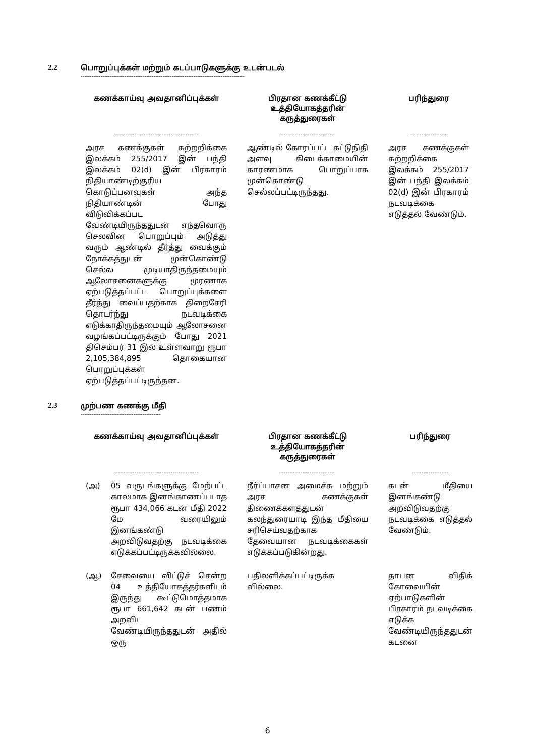2.2 பொறுப்புக்கள் மற்றும் கடப்பாடுகளுக்கு உடன்படல்
------------------------------------------------------------------------------------------
| கணக்காய்வு அவதானிப்புக்கள் | பிரதான கணக்கீட்டு உத்தியோகத்தரின் கருத்துரைகள் | பரிந்துரை |
| --- | --- | --- |
| ---------------------------------------------- | ------------------------------ | -------------------- |
| அரச கணக்குகள் சுற்றறிக்கை இலக்கம் 255/2017 இன் பந்தி இலக்கம் 02(d) இன் பிரகாரம் நிதியாண்டிற்குரிய கொடுப்பனவுகள் அந்த நிதியாண்டின் போது விடுவிக்கப்பட வேண்டியிருந்ததுடன் எந்தவொரு செலவின பொறுப்பும் அடுத்து வரும் ஆண்டில் தீர்த்து வைக்கும் நோக்கத்துடன் முன்கொண்டு செல்ல முடியாதிருந்தமையும் ஆலோசனைகளுக்கு முரணாக ஏற்படுத்தப்பட்ட பொறுப்புக்களை தீர்த்து வைப்பதற்காக திறைசேரி தொடர்ந்து நடவடிக்கை எடுக்காதிருந்தமையும் ஆலோசனை வழங்கப்பட்டிருக்கும் போது 2021 திசெம்பர் 31 இல் உள்ளவாறு ரூபா 2,105,384,895 தொகையான பொறுப்புக்கள் ஏற்படுத்தப்பட்டிருந்தன. | ஆண்டில் கோரப்பட்ட கட்டுநிதி அளவு கிடைக்காமையின் காரணமாக பொறுப்பாக முன்கொண்டு செல்லப்பட்டிருந்தது. | அரச கணக்குகள் சுற்றறிக்கை இலக்கம் 255/2017 இன் பந்தி இலக்கம் 02(d) இன் பிரகாரம் நடவடிக்கை எடுத்தல் வேண்டும். |
2.3 முற்பண கணக்கு மீதி
--------------------------------------------
| கணக்காய்வு அவதானிப்புக்கள் | பிரதான கணக்கீட்டு உத்தியோகத்தரின் கருத்துரைகள் | பரிந்துரை |
| --- | --- | --- |
| ---------------------------------------------- | ------------------------------ | -------------------- |
| (அ) 05 வருடங்களுக்கு மேற்பட்ட காலமாக இனங்காணப்படாத ரூபா 434,066 கடன் மீதி 2022 மே வரையிலும் இனங்கண்டு அறவிடுவதற்கு நடவடிக்கை எடுக்கப்பட்டிருக்கவில்லை. | நீர்ப்பாசன அமைச்சு மற்றும் அரச கணக்குகள் திணைக்களத்துடன் கலந்துரையாடி இந்த மீதியை சரிசெய்வதற்காக தேவையான நடவடிக்கைகள் எடுக்கப்படுகின்றது. | கடன் மீதியை இனங்கண்டு அறவிடுவதற்கு நடவடிக்கை எடுத்தல் வேண்டும். |
| (ஆ) சேவையை விட்டுச் சென்ற 04 உத்தியோகத்தர்களிடம் இருந்து கூட்டுமொத்தமாக ரூபா 661,642 கடன் பணம் அறவிட வேண்டியிருந்ததுடன் அதில் ஒரு | பதிலளிக்கப்பட்டிருக்க வில்லை. | தாபன விதிக் கோவையின் ஏற்பாடுகளின் பிரகாரம் நடவடிக்கை எடுக்க வேண்டியிருந்ததுடன் கடனை |
6